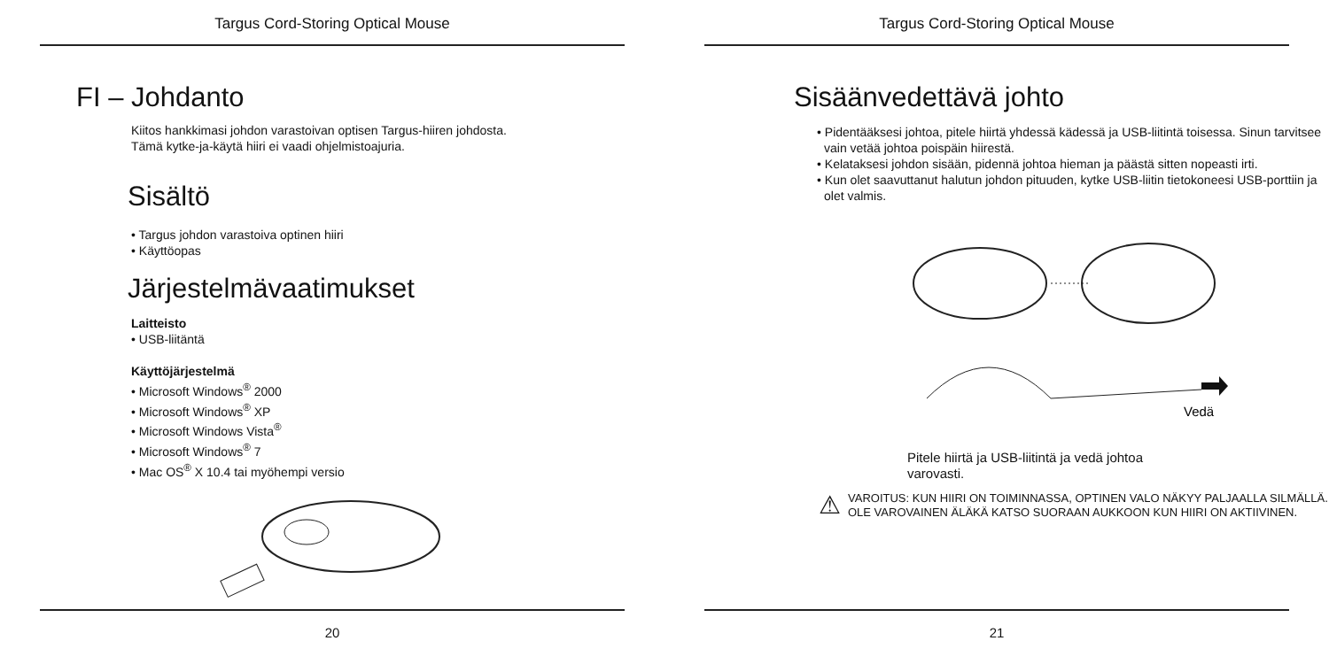Targus Cord-Storing Optical Mouse
FI – Johdanto
Kiitos hankkimasi johdon varastoivan optisen Targus-hiiren johdosta.
Tämä kytke-ja-käytä hiiri ei vaadi ohjelmistoajuria.
Sisältö
• Targus johdon varastoiva optinen hiiri
• Käyttöopas
Järjestelmävaatimukset
Laitteisto
• USB-liitäntä
Käyttöjärjestelmä
• Microsoft Windows<sup>®</sup> 2000
• Microsoft Windows<sup>®</sup> XP
• Microsoft Windows Vista<sup>®</sup>
• Microsoft Windows<sup>®</sup> 7
• Mac OS<sup>®</sup> X 10.4 tai myöhempi versio
20
Targus Cord-Storing Optical Mouse
Sisäänvedettävä johto
• Pidentääksesi johtoa, pitele hiirtä yhdessä kädessä ja USB-liitintä toisessa. Sinun tarvitsee vain vetää johtoa poispäin hiirestä.
• Kelataksesi johdon sisään, pidennä johtoa hieman ja päästä sitten nopeasti irti.
• Kun olet saavuttanut halutun johdon pituuden, kytke USB-liitin tietokoneesi USB-porttiin ja olet valmis.
Vedä
Pitele hiirtä ja USB-liitintä ja vedä johtoa
varovasti.
⚠
VAROITUS: KUN HIIRI ON TOIMINNASSA, OPTINEN VALO NÄKYY PALJAALLA SILMÄLLÄ.
OLE VAROVAINEN ÄLÄKÄ KATSO SUORAAN AUKKOON KUN HIIRI ON AKTIIVINEN.
21